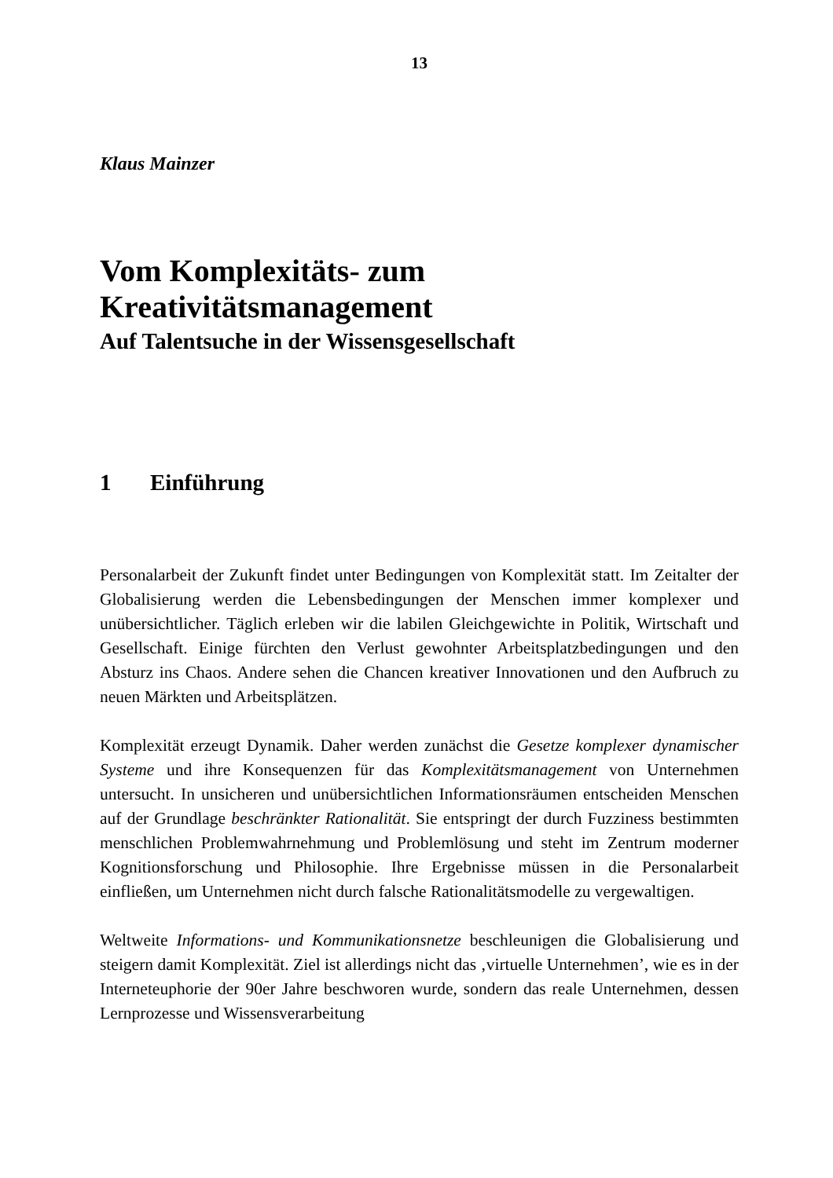13
Klaus Mainzer
Vom Komplexitäts- zum
Kreativitätsmanagement
Auf Talentsuche in der Wissensgesellschaft
1 Einführung
Personalarbeit der Zukunft findet unter Bedingungen von Komplexität statt. Im Zeitalter der Globalisierung werden die Lebensbedingungen der Menschen immer komplexer und unübersichtlicher. Täglich erleben wir die labilen Gleichgewichte in Politik, Wirtschaft und Gesellschaft. Einige fürchten den Verlust gewohnter Arbeitsplatzbedingungen und den Absturz ins Chaos. Andere sehen die Chancen kreativer Innovationen und den Aufbruch zu neuen Märkten und Arbeitsplätzen.
Komplexität erzeugt Dynamik. Daher werden zunächst die Gesetze komplexer dynamischer Systeme und ihre Konsequenzen für das Komplexitätsmanagement von Unternehmen untersucht. In unsicheren und unübersichtlichen Informationsräumen entscheiden Menschen auf der Grundlage beschränkter Rationalität. Sie entspringt der durch Fuzziness bestimmten menschlichen Problemwahrnehmung und Problemlösung und steht im Zentrum moderner Kognitionsforschung und Philosophie. Ihre Ergebnisse müssen in die Personalarbeit einfließen, um Unternehmen nicht durch falsche Rationalitätsmodelle zu vergewaltigen.
Weltweite Informations- und Kommunikationsnetze beschleunigen die Globalisierung und steigern damit Komplexität. Ziel ist allerdings nicht das ‚virtuelle Unternehmen’, wie es in der Interneteuphorie der 90er Jahre beschworen wurde, sondern das reale Unternehmen, dessen Lernprozesse und Wissensverarbeitung